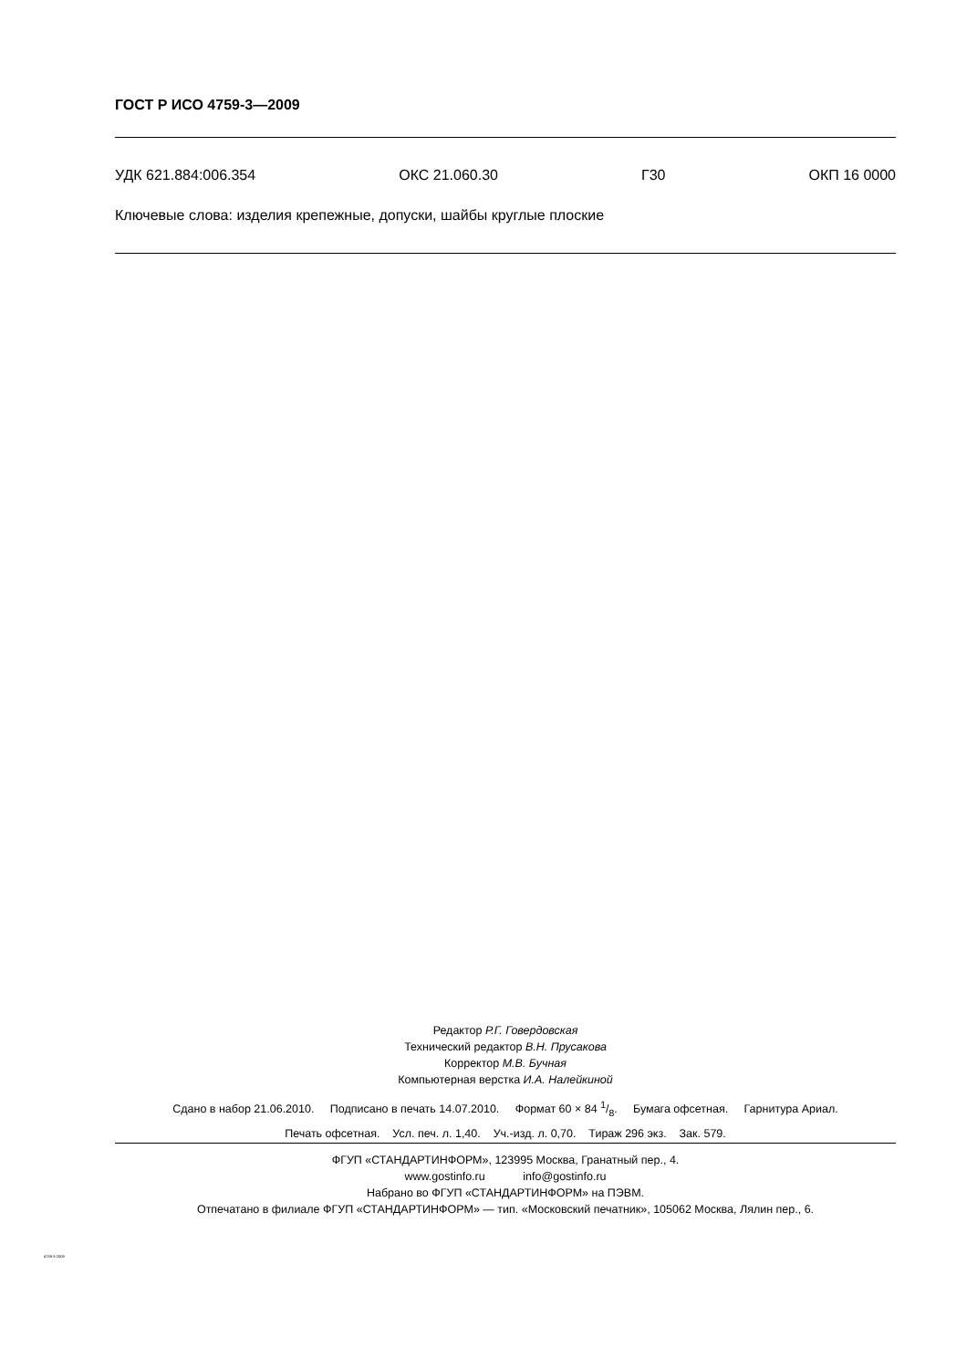ГОСТ Р ИСО 4759-3—2009
УДК 621.884:006.354 ОКС 21.060.30 Г30 ОКП 16 0000
Ключевые слова: изделия крепежные, допуски, шайбы круглые плоские
Редактор Р.Г. Говердовская
Технический редактор В.Н. Прусакова
Корректор М.В. Бучная
Компьютерная верстка И.А. Налейкиной
Сдано в набор 21.06.2010. Подписано в печать 14.07.2010. Формат 60 × 84 1/8. Бумага офсетная. Гарнитура Ариал.
Печать офсетная. Усл. печ. л. 1,40. Уч.-изд. л. 0,70. Тираж 296 экз. Зак. 579.
ФГУП «СТАНДАРТИНФОРМ», 123995 Москва, Гранатный пер., 4.
www.gostinfo.ru info@gostinfo.ru
Набрано во ФГУП «СТАНДАРТИНФОРМ» на ПЭВМ.
Отпечатано в филиале ФГУП «СТАНДАРТИНФОРМ» — тип. «Московский печатник», 105062 Москва, Лялин пер., 6.
4759-3-2009